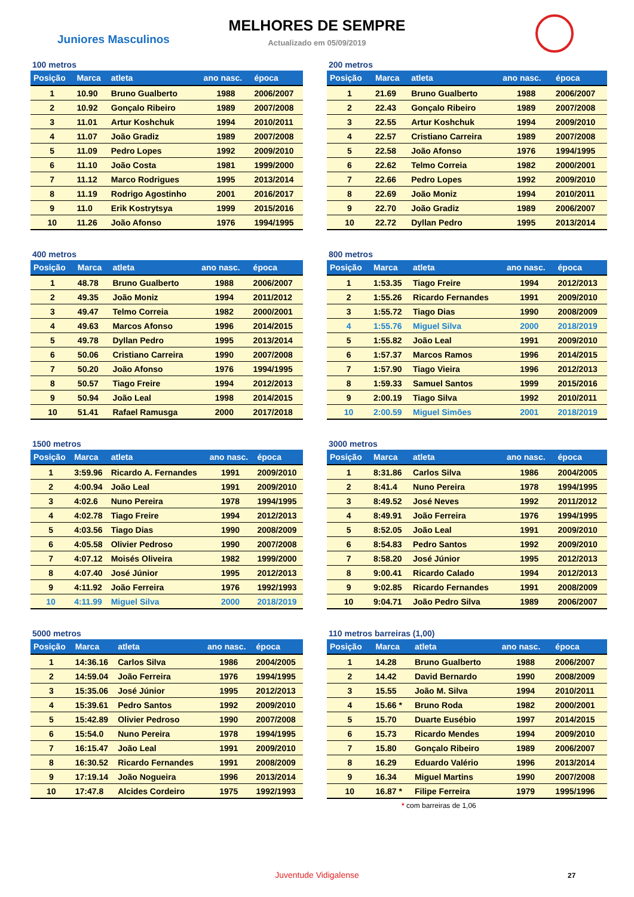MELHORES DE SEMPRE
Juniores Masculinos
Actualizado em 05/09/2019
100 metros
| Posição | Marca | atleta | ano nasc. | época |
| --- | --- | --- | --- | --- |
| 1 | 10.90 | Bruno Gualberto | 1988 | 2006/2007 |
| 2 | 10.92 | Gonçalo Ribeiro | 1989 | 2007/2008 |
| 3 | 11.01 | Artur Koshchuk | 1994 | 2010/2011 |
| 4 | 11.07 | João Gradiz | 1989 | 2007/2008 |
| 5 | 11.09 | Pedro Lopes | 1992 | 2009/2010 |
| 6 | 11.10 | João Costa | 1981 | 1999/2000 |
| 7 | 11.12 | Marco Rodrigues | 1995 | 2013/2014 |
| 8 | 11.19 | Rodrigo Agostinho | 2001 | 2016/2017 |
| 9 | 11.0 | Erik Kostrytsya | 1999 | 2015/2016 |
| 10 | 11.26 | João Afonso | 1976 | 1994/1995 |
200 metros
| Posição | Marca | atleta | ano nasc. | época |
| --- | --- | --- | --- | --- |
| 1 | 21.69 | Bruno Gualberto | 1988 | 2006/2007 |
| 2 | 22.43 | Gonçalo Ribeiro | 1989 | 2007/2008 |
| 3 | 22.55 | Artur Koshchuk | 1994 | 2009/2010 |
| 4 | 22.57 | Cristiano Carreira | 1989 | 2007/2008 |
| 5 | 22.58 | João Afonso | 1976 | 1994/1995 |
| 6 | 22.62 | Telmo Correia | 1982 | 2000/2001 |
| 7 | 22.66 | Pedro Lopes | 1992 | 2009/2010 |
| 8 | 22.69 | João Moniz | 1994 | 2010/2011 |
| 9 | 22.70 | João Gradiz | 1989 | 2006/2007 |
| 10 | 22.72 | Dyllan Pedro | 1995 | 2013/2014 |
400 metros
| Posição | Marca | atleta | ano nasc. | época |
| --- | --- | --- | --- | --- |
| 1 | 48.78 | Bruno Gualberto | 1988 | 2006/2007 |
| 2 | 49.35 | João Moniz | 1994 | 2011/2012 |
| 3 | 49.47 | Telmo Correia | 1982 | 2000/2001 |
| 4 | 49.63 | Marcos Afonso | 1996 | 2014/2015 |
| 5 | 49.78 | Dyllan Pedro | 1995 | 2013/2014 |
| 6 | 50.06 | Cristiano Carreira | 1990 | 2007/2008 |
| 7 | 50.20 | João Afonso | 1976 | 1994/1995 |
| 8 | 50.57 | Tiago Freire | 1994 | 2012/2013 |
| 9 | 50.94 | João Leal | 1998 | 2014/2015 |
| 10 | 51.41 | Rafael Ramusga | 2000 | 2017/2018 |
800 metros
| Posição | Marca | atleta | ano nasc. | época |
| --- | --- | --- | --- | --- |
| 1 | 1:53.35 | Tiago Freire | 1994 | 2012/2013 |
| 2 | 1:55.26 | Ricardo Fernandes | 1991 | 2009/2010 |
| 3 | 1:55.72 | Tiago Dias | 1990 | 2008/2009 |
| 4 | 1:55.76 | Miguel Silva | 2000 | 2018/2019 |
| 5 | 1:55.82 | João Leal | 1991 | 2009/2010 |
| 6 | 1:57.37 | Marcos Ramos | 1996 | 2014/2015 |
| 7 | 1:57.90 | Tiago Vieira | 1996 | 2012/2013 |
| 8 | 1:59.33 | Samuel Santos | 1999 | 2015/2016 |
| 9 | 2:00.19 | Tiago Silva | 1992 | 2010/2011 |
| 10 | 2:00.59 | Miguel Simões | 2001 | 2018/2019 |
1500 metros
| Posição | Marca | atleta | ano nasc. | época |
| --- | --- | --- | --- | --- |
| 1 | 3:59.96 | Ricardo A. Fernandes | 1991 | 2009/2010 |
| 2 | 4:00.94 | João Leal | 1991 | 2009/2010 |
| 3 | 4:02.6 | Nuno Pereira | 1978 | 1994/1995 |
| 4 | 4:02.78 | Tiago Freire | 1994 | 2012/2013 |
| 5 | 4:03.56 | Tiago Dias | 1990 | 2008/2009 |
| 6 | 4:05.58 | Olivier Pedroso | 1990 | 2007/2008 |
| 7 | 4:07.12 | Moisés Oliveira | 1982 | 1999/2000 |
| 8 | 4:07.40 | José Júnior | 1995 | 2012/2013 |
| 9 | 4:11.92 | João Ferreira | 1976 | 1992/1993 |
| 10 | 4:11.99 | Miguel Silva | 2000 | 2018/2019 |
3000 metros
| Posição | Marca | atleta | ano nasc. | época |
| --- | --- | --- | --- | --- |
| 1 | 8:31.86 | Carlos Silva | 1986 | 2004/2005 |
| 2 | 8:41.4 | Nuno Pereira | 1978 | 1994/1995 |
| 3 | 8:49.52 | José Neves | 1992 | 2011/2012 |
| 4 | 8:49.91 | João Ferreira | 1976 | 1994/1995 |
| 5 | 8:52.05 | João Leal | 1991 | 2009/2010 |
| 6 | 8:54.83 | Pedro Santos | 1992 | 2009/2010 |
| 7 | 8:58.20 | José Júnior | 1995 | 2012/2013 |
| 8 | 9:00.41 | Ricardo Calado | 1994 | 2012/2013 |
| 9 | 9:02.85 | Ricardo Fernandes | 1991 | 2008/2009 |
| 10 | 9:04.71 | João Pedro Silva | 1989 | 2006/2007 |
5000 metros
| Posição | Marca | atleta | ano nasc. | época |
| --- | --- | --- | --- | --- |
| 1 | 14:36.16 | Carlos Silva | 1986 | 2004/2005 |
| 2 | 14:59.04 | João Ferreira | 1976 | 1994/1995 |
| 3 | 15:35.06 | José Júnior | 1995 | 2012/2013 |
| 4 | 15:39.61 | Pedro Santos | 1992 | 2009/2010 |
| 5 | 15:42.89 | Olivier Pedroso | 1990 | 2007/2008 |
| 6 | 15:54.0 | Nuno Pereira | 1978 | 1994/1995 |
| 7 | 16:15.47 | João Leal | 1991 | 2009/2010 |
| 8 | 16:30.52 | Ricardo Fernandes | 1991 | 2008/2009 |
| 9 | 17:19.14 | João Nogueira | 1996 | 2013/2014 |
| 10 | 17:47.8 | Alcides Cordeiro | 1975 | 1992/1993 |
110 metros barreiras (1,00)
| Posição | Marca | atleta | ano nasc. | época |
| --- | --- | --- | --- | --- |
| 1 | 14.28 | Bruno Gualberto | 1988 | 2006/2007 |
| 2 | 14.42 | David Bernardo | 1990 | 2008/2009 |
| 3 | 15.55 | João M. Silva | 1994 | 2010/2011 |
| 4 | 15.66 * | Bruno Roda | 1982 | 2000/2001 |
| 5 | 15.70 | Duarte Eusébio | 1997 | 2014/2015 |
| 6 | 15.73 | Ricardo Mendes | 1994 | 2009/2010 |
| 7 | 15.80 | Gonçalo Ribeiro | 1989 | 2006/2007 |
| 8 | 16.29 | Eduardo Valério | 1996 | 2013/2014 |
| 9 | 16.34 | Miguel Martins | 1990 | 2007/2008 |
| 10 | 16.87 * | Filipe Ferreira | 1979 | 1995/1996 |
* com barreiras de 1,06
Juventude Vidigalense 27